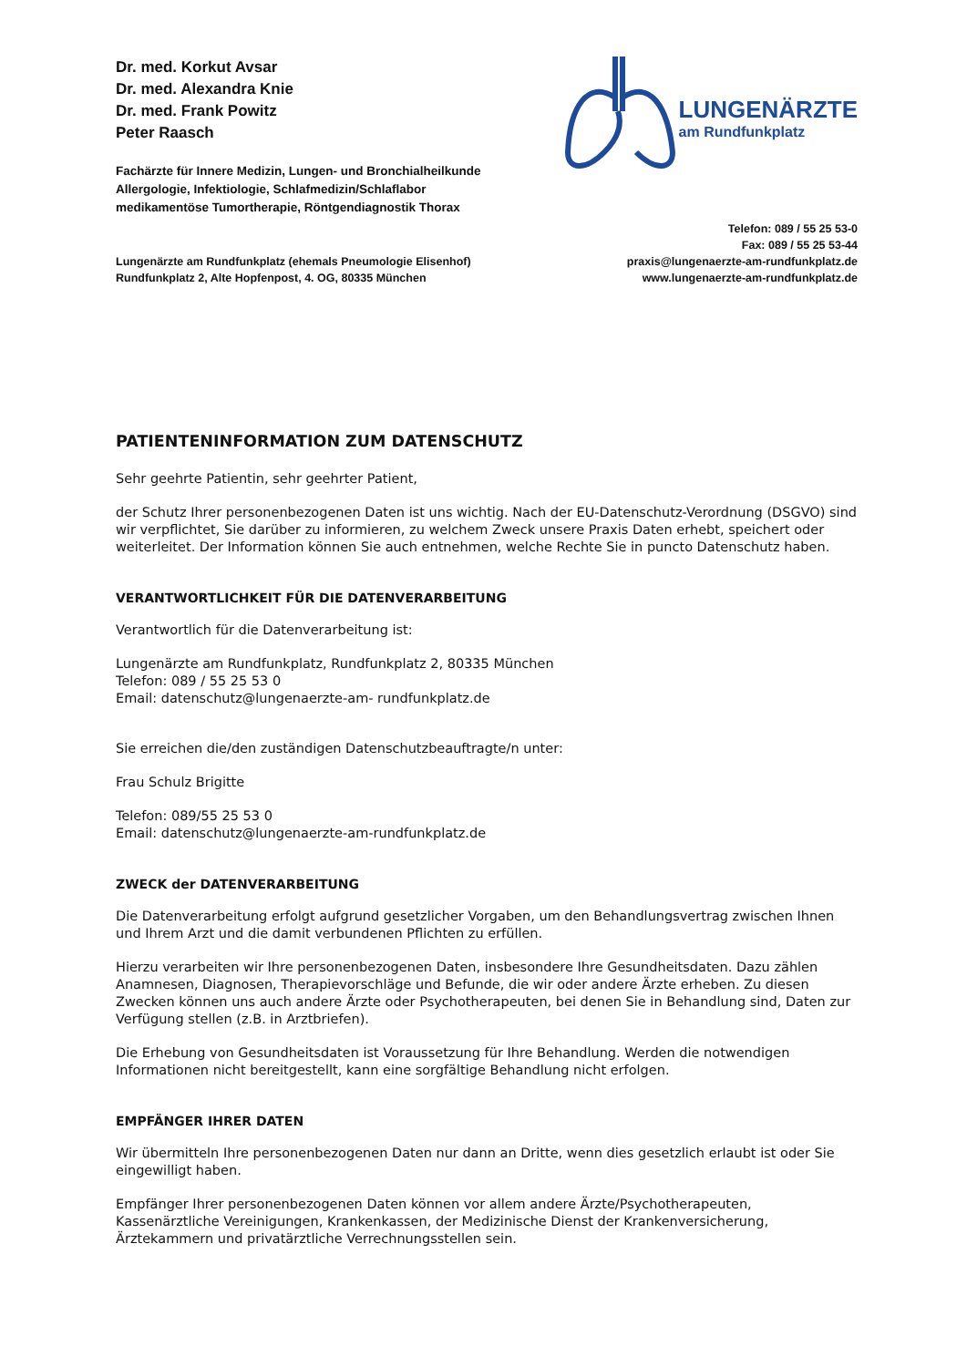Dr. med. Korkut Avsar
Dr. med. Alexandra Knie
Dr. med. Frank Powitz
Peter Raasch
Fachärzte für Innere Medizin, Lungen- und Bronchialheilkunde
Allergologie, Infektiologie, Schlafmedizin/Schlaflabor
medikamentöse Tumortherapie, Röntgendiagnostik Thorax
LUNGENÄRZTE
am Rundfunkplatz
Lungenärzte am Rundfunkplatz (ehemals Pneumologie Elisenhof)
Rundfunkplatz 2, Alte Hopfenpost, 4. OG, 80335 München
Telefon: 089 / 55 25 53-0
Fax: 089 / 55 25 53-44
praxis@lungenaerzte-am-rundfunkplatz.de
www.lungenaerzte-am-rundfunkplatz.de
PATIENTENINFORMATION ZUM DATENSCHUTZ
Sehr geehrte Patientin, sehr geehrter Patient,
der Schutz Ihrer personenbezogenen Daten ist uns wichtig. Nach der EU-Datenschutz-Verordnung (DSGVO) sind wir verpflichtet, Sie darüber zu informieren, zu welchem Zweck unsere Praxis Daten erhebt, speichert oder weiterleitet. Der Information können Sie auch entnehmen, welche Rechte Sie in puncto Datenschutz haben.
VERANTWORTLICHKEIT FÜR DIE DATENVERARBEITUNG
Verantwortlich für die Datenverarbeitung ist:
Lungenärzte am Rundfunkplatz, Rundfunkplatz 2, 80335 München
Telefon: 089 / 55 25 53 0
Email: datenschutz@lungenaerzte-am- rundfunkplatz.de
Sie erreichen die/den zuständigen Datenschutzbeauftragte/n unter:
Frau Schulz Brigitte
Telefon: 089/55 25 53 0
Email: datenschutz@lungenaerzte-am-rundfunkplatz.de
ZWECK der DATENVERARBEITUNG
Die Datenverarbeitung erfolgt aufgrund gesetzlicher Vorgaben, um den Behandlungsvertrag zwischen Ihnen und Ihrem Arzt und die damit verbundenen Pflichten zu erfüllen.
Hierzu verarbeiten wir Ihre personenbezogenen Daten, insbesondere Ihre Gesundheitsdaten. Dazu zählen Anamnesen, Diagnosen, Therapievorschläge und Befunde, die wir oder andere Ärzte erheben. Zu diesen Zwecken können uns auch andere Ärzte oder Psychotherapeuten, bei denen Sie in Behandlung sind, Daten zur Verfügung stellen (z.B. in Arztbriefen).
Die Erhebung von Gesundheitsdaten ist Voraussetzung für Ihre Behandlung. Werden die notwendigen Informationen nicht bereitgestellt, kann eine sorgfältige Behandlung nicht erfolgen.
EMPFÄNGER IHRER DATEN
Wir übermitteln Ihre personenbezogenen Daten nur dann an Dritte, wenn dies gesetzlich erlaubt ist oder Sie eingewilligt haben.
Empfänger Ihrer personenbezogenen Daten können vor allem andere Ärzte/Psychotherapeuten, Kassenärztliche Vereinigungen, Krankenkassen, der Medizinische Dienst der Krankenversicherung, Ärztekammern und privatärztliche Verrechnungsstellen sein.